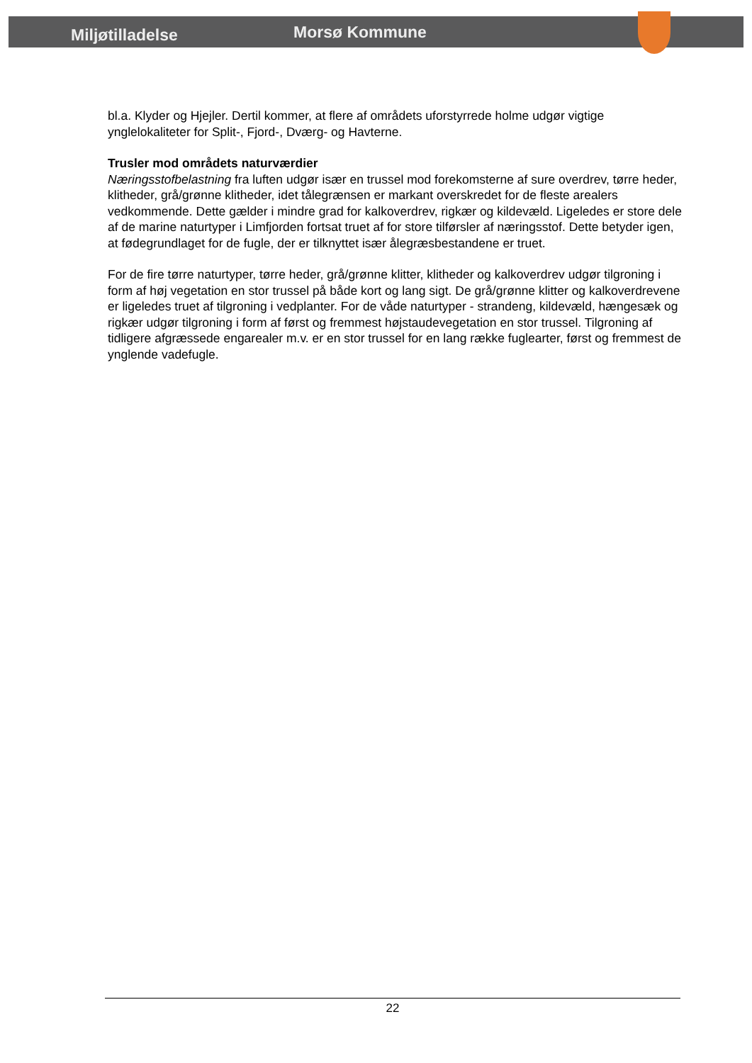Miljøtilladelse
Morsø Kommune
bl.a. Klyder og Hjejler. Dertil kommer, at flere af områdets uforstyrrede holme udgør vigtige ynglelokaliteter for Split-, Fjord-, Dværg- og Havterne.
Trusler mod områdets naturværdier
Næringsstofbelastning fra luften udgør især en trussel mod forekomsterne af sure overdrev, tørre heder, klitheder, grå/grønne klitheder, idet tålegrænsen er markant overskredet for de fleste arealers vedkommende. Dette gælder i mindre grad for kalkoverdrev, rigkær og kildevæld. Ligeledes er store dele af de marine naturtyper i Limfjorden fortsat truet af for store tilførsler af næringsstof. Dette betyder igen, at fødegrundlaget for de fugle, der er tilknyttet især ålegræsbestandene er truet.
For de fire tørre naturtyper, tørre heder, grå/grønne klitter, klitheder og kalkoverdrev udgør tilgroning i form af høj vegetation en stor trussel på både kort og lang sigt. De grå/grønne klitter og kalkoverdrevene er ligeledes truet af tilgroning i vedplanter. For de våde naturtyper - strandeng, kildevæld, hængesæk og rigkær udgør tilgroning i form af først og fremmest højstaudevegetation en stor trussel. Tilgroning af tidligere afgræssede engarealer m.v. er en stor trussel for en lang række fuglearter, først og fremmest de ynglende vadefugle.
22